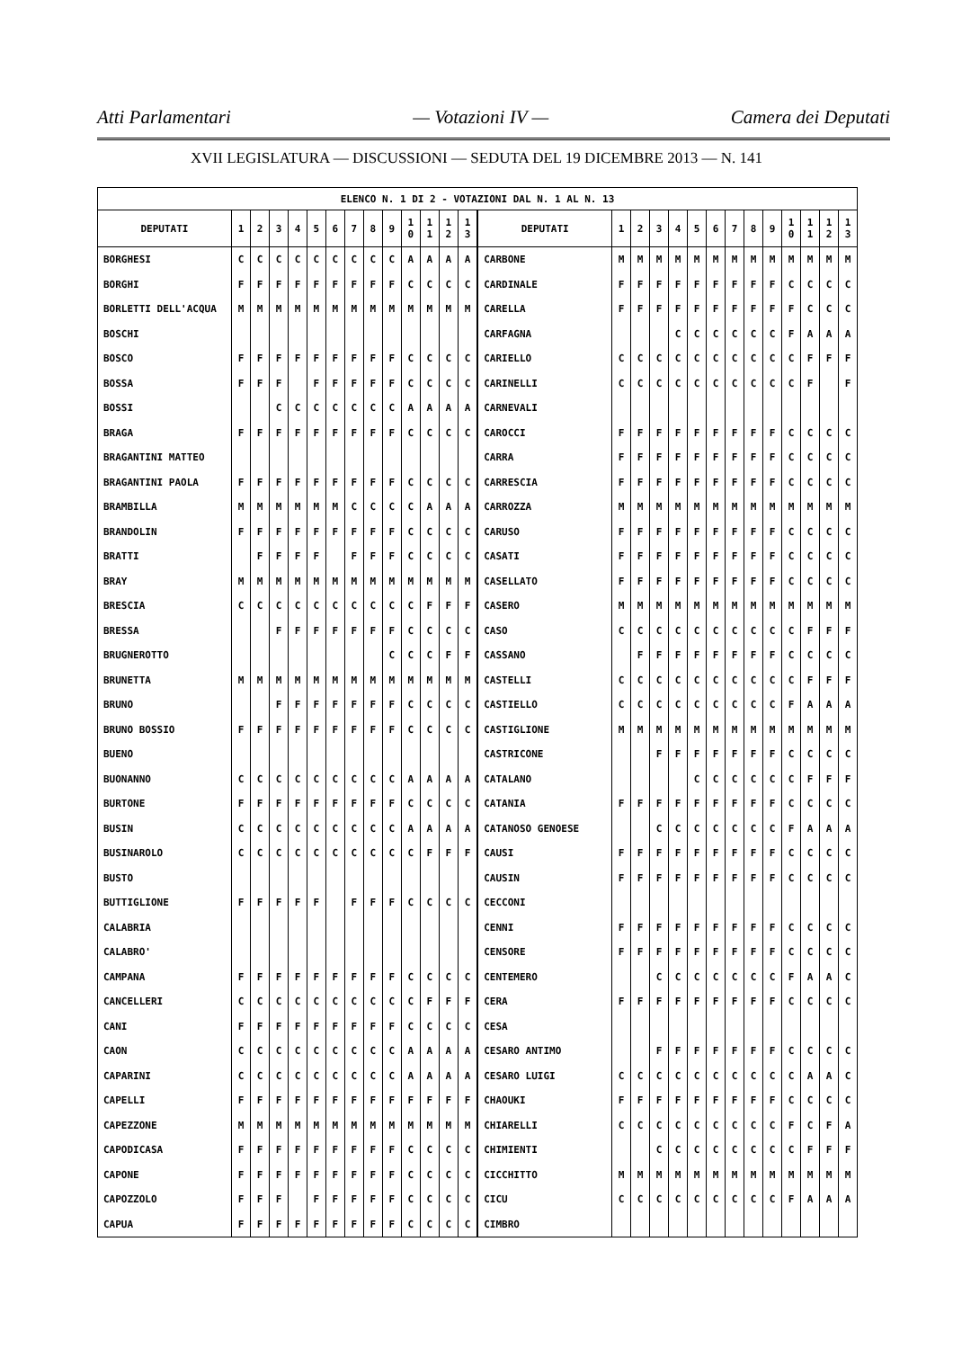Atti Parlamentari — Votazioni IV — Camera dei Deputati
XVII LEGISLATURA — DISCUSSIONI — SEDUTA DEL 19 DICEMBRE 2013 — N. 141
| ELENCO N. 1 DI 2 - VOTAZIONI DAL N. 1 AL N. 13 | | | | | | | | | | | | | | | | | | | | | | | | | | | |
| DEPUTATI | 1 | 2 | 3 | 4 | 5 | 6 | 7 | 8 | 9 | 1 0 | 1 1 | 1 2 | 1 3 | DEPUTATI | 1 | 2 | 3 | 4 | 5 | 6 | 7 | 8 | 9 | 1 0 | 1 1 | 1 2 | 1 3 |
| BORGHESI | C | C | C | C | C | C | C | C | C | A | A | A | A | CARBONE | M | M | M | M | M | M | M | M | M | M | M | M | M |
| BORGHI | F | F | F | F | F | F | F | F | F | C | C | C | C | CARDINALE | F | F | F | F | F | F | F | F | F | C | C | C | C |
| BORLETTI DELL'ACQUA | M | M | M | M | M | M | M | M | M | M | M | M | M | CARELLA | F | F | F | F | F | F | F | F | F | F | C | C | C |
| BOSCHI | | | | | | | | | | | | | | CARFAGNA | | | | C | C | C | C | C | C | F | A | A | A |
| BOSCO | F | F | F | F | F | F | F | F | F | C | C | C | C | CARIELLO | C | C | C | C | C | C | C | C | C | C | F | F | F |
| BOSSA | F | F | F | | F | F | F | F | F | C | C | C | C | CARINELLI | C | C | C | C | C | C | C | C | C | C | F | | F |
| BOSSI | | | C | C | C | C | C | C | C | A | A | A | A | CARNEVALI | | | | | | | | | | | | | |
| BRAGA | F | F | F | F | F | F | F | F | F | C | C | C | C | CAROCCI | F | F | F | F | F | F | F | F | F | C | C | C | C |
| BRAGANTINI MATTEO | | | | | | | | | | | | | | CARRA | F | F | F | F | F | F | F | F | F | C | C | C | C |
| BRAGANTINI PAOLA | F | F | F | F | F | F | F | F | F | C | C | C | C | CARRESCIA | F | F | F | F | F | F | F | F | F | C | C | C | C |
| BRAMBILLA | M | M | M | M | M | M | C | C | C | C | A | A | A | CARROZZA | M | M | M | M | M | M | M | M | M | M | M | M | M |
| BRANDOLIN | F | F | F | F | F | F | F | F | F | C | C | C | C | CARUSO | F | F | F | F | F | F | F | F | F | C | C | C | C |
| BRATTI | | F | F | F | F | | F | F | F | C | C | C | C | CASATI | F | F | F | F | F | F | F | F | F | C | C | C | C |
| BRAY | M | M | M | M | M | M | M | M | M | M | M | M | M | CASELLATO | F | F | F | F | F | F | F | F | F | C | C | C | C |
| BRESCIA | C | C | C | C | C | C | C | C | C | C | F | F | F | CASERO | M | M | M | M | M | M | M | M | M | M | M | M | M |
| BRESSA | | | F | F | F | F | F | F | F | C | C | C | C | CASO | C | C | C | C | C | C | C | C | C | C | F | F | F |
| BRUGNEROTTO | | | | | | | | | C | C | C | F | F | CASSANO | | F | F | F | F | F | F | F | F | C | C | C | C |
| BRUNETTA | M | M | M | M | M | M | M | M | M | M | M | M | M | CASTELLI | C | C | C | C | C | C | C | C | C | C | F | F | F |
| BRUNO | | | F | F | F | F | F | F | F | C | C | C | C | CASTIELLO | C | C | C | C | C | C | C | C | C | F | A | A | A |
| BRUNO BOSSIO | F | F | F | F | F | F | F | F | F | C | C | C | C | CASTIGLIONE | M | M | M | M | M | M | M | M | M | M | M | M | M |
| BUENO | | | | | | | | | | | | | | CASTRICONE | | | F | F | F | F | F | F | F | C | C | C | C |
| BUONANNO | C | C | C | C | C | C | C | C | C | A | A | A | A | CATALANO | | | | | C | C | C | C | C | C | F | F | F |
| BURTONE | F | F | F | F | F | F | F | F | F | C | C | C | C | CATANIA | F | F | F | F | F | F | F | F | F | C | C | C | C |
| BUSIN | C | C | C | C | C | C | C | C | C | A | A | A | A | CATANOSO GENOESE | | | C | C | C | C | C | C | C | F | A | A | A |
| BUSINAROLO | C | C | C | C | C | C | C | C | C | C | F | F | F | CAUSI | F | F | F | F | F | F | F | F | F | C | C | C | C |
| BUSTO | | | | | | | | | | | | | | CAUSIN | F | F | F | F | F | F | F | F | F | C | C | C | C |
| BUTTIGLIONE | F | F | F | F | F | | F | F | F | C | C | C | C | CECCONI | | | | | | | | | | | | | |
| CALABRIA | | | | | | | | | | | | | | CENNI | F | F | F | F | F | F | F | F | F | C | C | C | C |
| CALABRO' | | | | | | | | | | | | | | CENSORE | F | F | F | F | F | F | F | F | F | C | C | C | C |
| CAMPANA | F | F | F | F | F | F | F | F | F | C | C | C | C | CENTEMERO | | | C | C | C | C | C | C | C | F | A | A | C |
| CANCELLERI | C | C | C | C | C | C | C | C | C | C | F | F | F | CERA | F | F | F | F | F | F | F | F | F | C | C | C | C |
| CANI | F | F | F | F | F | F | F | F | F | C | C | C | C | CESA | | | | | | | | | | | | | |
| CAON | C | C | C | C | C | C | C | C | C | A | A | A | A | CESARO ANTIMO | | | F | F | F | F | F | F | F | C | C | C | C |
| CAPARINI | C | C | C | C | C | C | C | C | C | A | A | A | A | CESARO LUIGI | C | C | C | C | C | C | C | C | C | C | A | A | C |
| CAPELLI | F | F | F | F | F | F | F | F | F | F | F | F | F | CHAOUKI | F | F | F | F | F | F | F | F | F | C | C | C | C |
| CAPEZZONE | M | M | M | M | M | M | M | M | M | M | M | M | M | CHIARELLI | C | C | C | C | C | C | C | C | C | F | C | F | A |
| CAPODICASA | F | F | F | F | F | F | F | F | F | C | C | C | C | CHIMIENTI | | | C | C | C | C | C | C | C | C | F | F | F |
| CAPONE | F | F | F | F | F | F | F | F | F | C | C | C | C | CICCHITTO | M | M | M | M | M | M | M | M | M | M | M | M | M |
| CAPOZZOLO | F | F | F | | F | F | F | F | F | C | C | C | C | CICU | C | C | C | C | C | C | C | C | C | F | A | A | A |
| CAPUA | F | F | F | F | F | F | F | F | F | C | C | C | C | CIMBRO | | | | | | | | | | | | | |